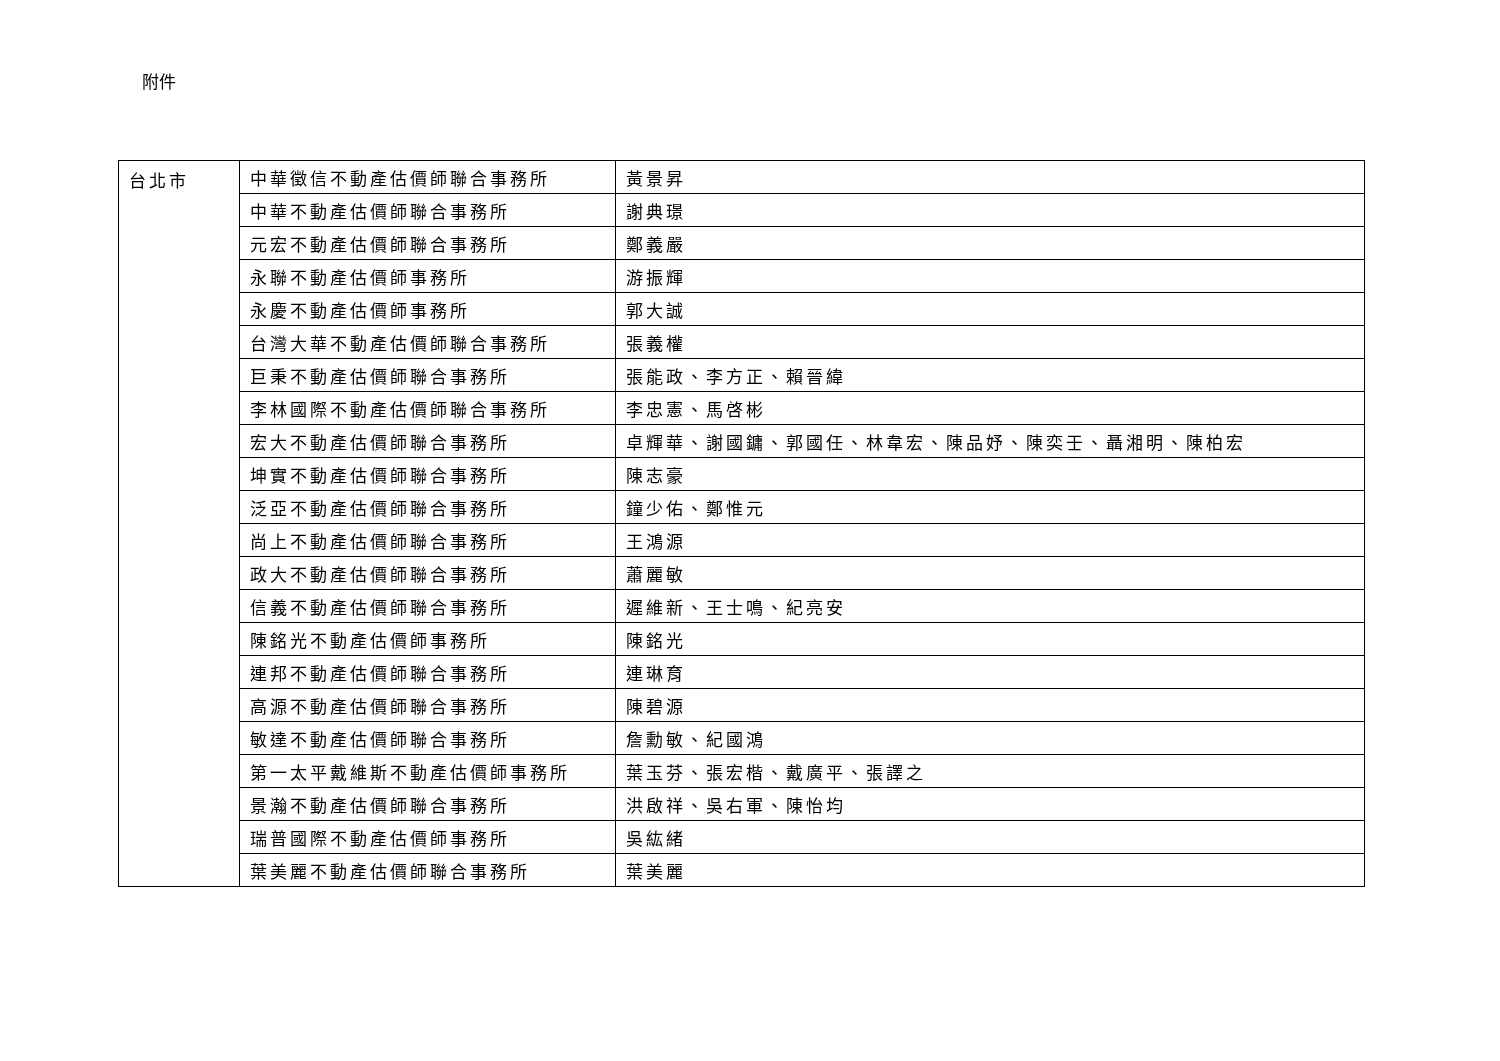附件
| 台北市 | 中華徵信不動產估價師聯合事務所 | 黃景昇 |
| | 中華不動產估價師聯合事務所 | 謝典璟 |
| | 元宏不動產估價師聯合事務所 | 鄭義嚴 |
| | 永聯不動產估價師事務所 | 游振輝 |
| | 永慶不動產估價師事務所 | 郭大誠 |
| | 台灣大華不動產估價師聯合事務所 | 張義權 |
| | 巨秉不動產估價師聯合事務所 | 張能政、李方正、賴晉緯 |
| | 李林國際不動產估價師聯合事務所 | 李忠憲、馬啓彬 |
| | 宏大不動產估價師聯合事務所 | 卓輝華、謝國鏞、郭國任、林韋宏、陳品妤、陳奕壬、聶湘明、陳柏宏 |
| | 坤實不動產估價師聯合事務所 | 陳志豪 |
| | 泛亞不動產估價師聯合事務所 | 鐘少佑、鄭惟元 |
| | 尚上不動產估價師聯合事務所 | 王鴻源 |
| | 政大不動產估價師聯合事務所 | 蕭麗敏 |
| | 信義不動產估價師聯合事務所 | 遲維新、王士鳴、紀亮安 |
| | 陳銘光不動產估價師事務所 | 陳銘光 |
| | 連邦不動產估價師聯合事務所 | 連琳育 |
| | 高源不動產估價師聯合事務所 | 陳碧源 |
| | 敏達不動產估價師聯合事務所 | 詹勳敏、紀國鴻 |
| | 第一太平戴維斯不動產估價師事務所 | 葉玉芬、張宏楷、戴廣平、張譯之 |
| | 景瀚不動產估價師聯合事務所 | 洪啟祥、吳右軍、陳怡均 |
| | 瑞普國際不動產估價師事務所 | 吳紘緒 |
| | 葉美麗不動產估價師聯合事務所 | 葉美麗 |